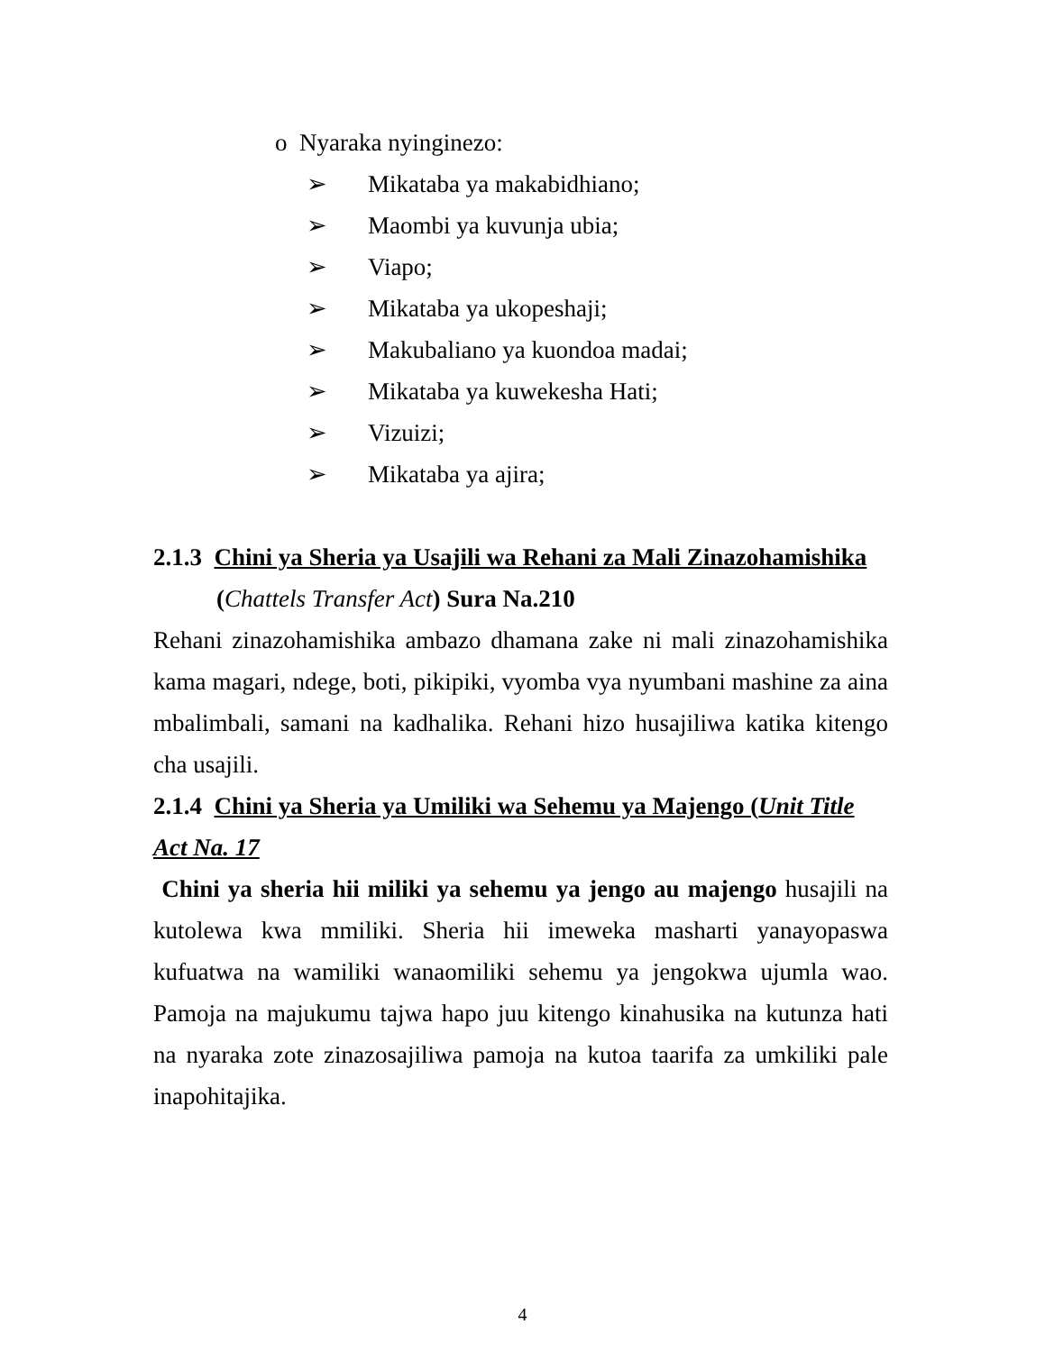o Nyaraka nyinginezo:
➢ Mikataba ya makabidhiano;
➢ Maombi ya kuvunja ubia;
➢ Viapo;
➢ Mikataba ya ukopeshaji;
➢ Makubaliano ya kuondoa madai;
➢ Mikataba ya kuwekesha Hati;
➢ Vizuizi;
➢ Mikataba ya ajira;
2.1.3 Chini ya Sheria ya Usajili wa Rehani za Mali Zinazohamishika
(Chattels Transfer Act) Sura Na.210
Rehani zinazohamishika ambazo dhamana zake ni mali zinazohamishika kama magari, ndege, boti, pikipiki, vyomba vya nyumbani mashine za aina mbalimbali, samani na kadhalika. Rehani hizo husajiliwa katika kitengo cha usajili.
2.1.4 Chini ya Sheria ya Umiliki wa Sehemu ya Majengo (Unit Title Act Na. 17
Chini ya sheria hii miliki ya sehemu ya jengo au majengo husajili na kutolewa kwa mmiliki. Sheria hii imeweka masharti yanayopaswa kufuatwa na wamiliki wanaomiliki sehemu ya jengokwa ujumla wao. Pamoja na majukumu tajwa hapo juu kitengo kinahusika na kutunza hati na nyaraka zote zinazosajiliwa pamoja na kutoa taarifa za umkiliki pale inapohitajika.
4